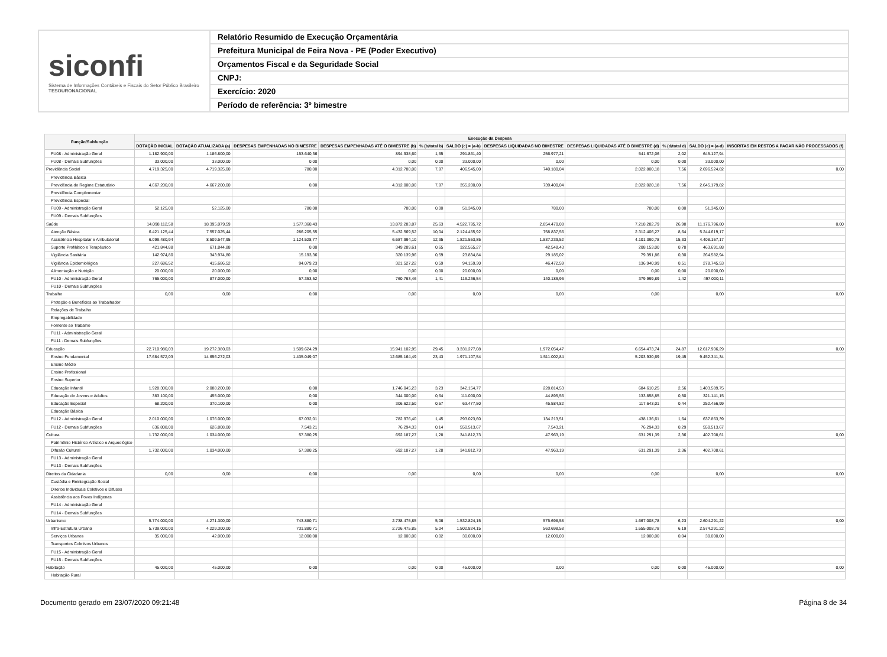siconfi
Sistema de Informações Contábeis e Fiscais do Setor Público Brasileiro
TESOURONACIONAL
Relatório Resumido de Execução Orçamentária
Prefeitura Municipal de Feira Nova - PE (Poder Executivo)
Orçamentos Fiscal e da Seguridade Social
CNPJ:
Exercício: 2020
Período de referência: 3º bimestre
| Função/Subfunção | Execução da Despesa | | | | | | | | | | |
| --- | --- | --- | --- | --- | --- | --- | --- | --- | --- | --- | --- |
| | DOTAÇÃO INICIAL | DOTAÇÃO ATUALIZADA (a) | DESPESAS EMPENHADAS NO BIMESTRE | DESPESAS EMPENHADAS ATÉ O BIMESTRE (b) | % (b/total b) | SALDO (c) = (a-b) | DESPESAS LIQUIDADAS NO BIMESTRE | DESPESAS LIQUIDADAS ATÉ O BIMESTRE (d) | % (d/total d) | SALDO (e) = (a-d) | INSCRITAS EM RESTOS A PAGAR NÃO PROCESSADOS (f) |
| FU08 - Administração Geral | 1.182.900,00 | 1.186.800,00 | 153.640,36 | 894.938,60 | 1,65 | 291.861,40 | 256.977,21 | 541.672,06 | 2,02 | 645.127,94 | |
| FU08 - Demais Subfunções | 33.000,00 | 33.000,00 | 0,00 | 0,00 | 0,00 | 33.000,00 | 0,00 | 0,00 | 0,00 | 33.000,00 | |
| Previdência Social | 4.719.325,00 | 4.719.325,00 | 780,00 | 4.312.780,00 | 7,97 | 406.545,00 | 740.180,04 | 2.022.800,18 | 7,56 | 2.696.524,82 | 0,00 |
| Previdência Básica | | | | | | | | | | | |
| Previdência do Regime Estatutário | 4.667.200,00 | 4.667.200,00 | 0,00 | 4.312.000,00 | 7,97 | 355.200,00 | 739.400,04 | 2.022.020,18 | 7,56 | 2.645.179,82 | |
| Previdência Complementar | | | | | | | | | | | |
| Previdência Especial | | | | | | | | | | | |
| FU09 - Administração Geral | 52.125,00 | 52.125,00 | 780,00 | 780,00 | 0,00 | 51.345,00 | 780,00 | 780,00 | 0,00 | 51.345,00 | |
| FU09 - Demais Subfunções | | | | | | | | | | | |
| Saúde | 14.098.112,58 | 18.395.079,59 | 1.577.360,43 | 13.872.283,87 | 25,63 | 4.522.795,72 | 2.854.470,08 | 7.218.282,79 | 26,98 | 11.176.796,80 | 0,00 |
| Atenção Básica | 6.421.125,44 | 7.557.025,44 | 286.205,55 | 5.432.569,52 | 10,04 | 2.124.455,92 | 758.837,56 | 2.312.406,27 | 8,64 | 5.244.619,17 | |
| Assistência Hospitalar e Ambulatorial | 6.099.480,94 | 8.509.547,95 | 1.124.528,77 | 6.687.994,10 | 12,35 | 1.821.553,85 | 1.837.239,52 | 4.101.390,78 | 15,33 | 4.408.157,17 | |
| Suporte Profilático e Terapêutico | 421.844,88 | 671.844,88 | 0,00 | 349.289,61 | 0,65 | 322.555,27 | 42.548,43 | 208.153,00 | 0,78 | 463.691,88 | |
| Vigilância Sanitária | 142.974,80 | 343.974,80 | 15.193,36 | 320.139,96 | 0,59 | 23.834,84 | 29.185,02 | 79.391,86 | 0,30 | 264.582,94 | |
| Vigilância Epidemiológica | 227.686,52 | 415.686,52 | 94.079,23 | 321.527,22 | 0,59 | 94.159,30 | 46.472,59 | 136.940,99 | 0,51 | 278.745,53 | |
| Alimentação e Nutrição | 20.000,00 | 20.000,00 | 0,00 | 0,00 | 0,00 | 20.000,00 | 0,00 | 0,00 | 0,00 | 20.000,00 | |
| FU10 - Administração Geral | 765.000,00 | 877.000,00 | 57.353,52 | 760.763,46 | 1,41 | 116.236,54 | 140.186,96 | 379.999,89 | 1,42 | 497.000,11 | |
| FU10 - Demais Subfunções | | | | | | | | | | | |
| Trabalho | 0,00 | 0,00 | 0,00 | 0,00 | | 0,00 | 0,00 | 0,00 | | 0,00 | 0,00 |
| Proteção e Benefícios ao Trabalhador | | | | | | | | | | | |
| Relações de Trabalho | | | | | | | | | | | |
| Empregabilidade | | | | | | | | | | | |
| Fomento ao Trabalho | | | | | | | | | | | |
| FU11 - Administração Geral | | | | | | | | | | | |
| FU11 - Demais Subfunções | | | | | | | | | | | |
| Educação | 22.710.980,03 | 19.272.380,03 | 1.509.624,29 | 15.941.102,95 | 29,45 | 3.331.277,08 | 1.972.054,47 | 6.654.473,74 | 24,87 | 12.617.906,29 | 0,00 |
| Ensino Fundamental | 17.684.572,03 | 14.656.272,03 | 1.435.049,07 | 12.685.164,49 | 23,43 | 1.971.107,54 | 1.511.002,84 | 5.203.930,69 | 19,45 | 9.452.341,34 | |
| Ensino Médio | | | | | | | | | | | |
| Ensino Profissional | | | | | | | | | | | |
| Ensino Superior | | | | | | | | | | | |
| Educação Infantil | 1.928.300,00 | 2.088.200,00 | 0,00 | 1.746.045,23 | 3,23 | 342.154,77 | 228.814,53 | 684.610,25 | 2,56 | 1.403.589,75 | |
| Educação de Jovens e Adultos | 383.100,00 | 455.000,00 | 0,00 | 344.000,00 | 0,64 | 111.000,00 | 44.895,56 | 133.858,85 | 0,50 | 321.141,15 | |
| Educação Especial | 68.200,00 | 370.100,00 | 0,00 | 306.622,50 | 0,57 | 63.477,50 | 45.584,82 | 117.643,01 | 0,44 | 252.456,99 | |
| Educação Básica | | | | | | | | | | | |
| FU12 - Administração Geral | 2.010.000,00 | 1.076.000,00 | 67.032,01 | 782.976,40 | 1,45 | 293.023,60 | 134.213,51 | 438.136,61 | 1,64 | 637.863,39 | |
| FU12 - Demais Subfunções | 636.808,00 | 626.808,00 | 7.543,21 | 76.294,33 | 0,14 | 550.513,67 | 7.543,21 | 76.294,33 | 0,29 | 550.513,67 | |
| Cultura | 1.732.000,00 | 1.034.000,00 | 57.380,25 | 692.187,27 | 1,28 | 341.812,73 | 47.963,19 | 631.291,39 | 2,36 | 402.708,61 | 0,00 |
| Patrimônio Histórico Artístico e Arqueológico | | | | | | | | | | | |
| Difusão Cultural | 1.732.000,00 | 1.034.000,00 | 57.380,25 | 692.187,27 | 1,28 | 341.812,73 | 47.963,19 | 631.291,39 | 2,36 | 402.708,61 | |
| FU13 - Administração Geral | | | | | | | | | | | |
| FU13 - Demais Subfunções | | | | | | | | | | | |
| Direitos da Cidadania | 0,00 | 0,00 | 0,00 | 0,00 | | 0,00 | 0,00 | 0,00 | | 0,00 | 0,00 |
| Custódia e Reintegração Social | | | | | | | | | | | |
| Direitos Individuais Coletivos e Difusos | | | | | | | | | | | |
| Assistência aos Povos Indígenas | | | | | | | | | | | |
| FU14 - Administração Geral | | | | | | | | | | | |
| FU14 - Demais Subfunções | | | | | | | | | | | |
| Urbanismo | 5.774.000,00 | 4.271.300,00 | 743.880,71 | 2.738.475,85 | 5,06 | 1.532.824,15 | 575.698,58 | 1.667.008,78 | 6,23 | 2.604.291,22 | 0,00 |
| Infra-Estrutura Urbana | 5.739.000,00 | 4.229.300,00 | 731.880,71 | 2.726.475,85 | 5,04 | 1.502.824,15 | 563.698,58 | 1.655.008,78 | 6,19 | 2.574.291,22 | |
| Serviços Urbanos | 35.000,00 | 42.000,00 | 12.000,00 | 12.000,00 | 0,02 | 30.000,00 | 12.000,00 | 12.000,00 | 0,04 | 30.000,00 | |
| Transportes Coletivos Urbanos | | | | | | | | | | | |
| FU15 - Administração Geral | | | | | | | | | | | |
| FU15 - Demais Subfunções | | | | | | | | | | | |
| Habitação | 45.000,00 | 45.000,00 | 0,00 | 0,00 | 0,00 | 45.000,00 | 0,00 | 0,00 | 0,00 | 45.000,00 | 0,00 |
| Habitação Rural | | | | | | | | | | | |
Documento gerado em 23/07/2020 09:21:48 Página 8 de 34